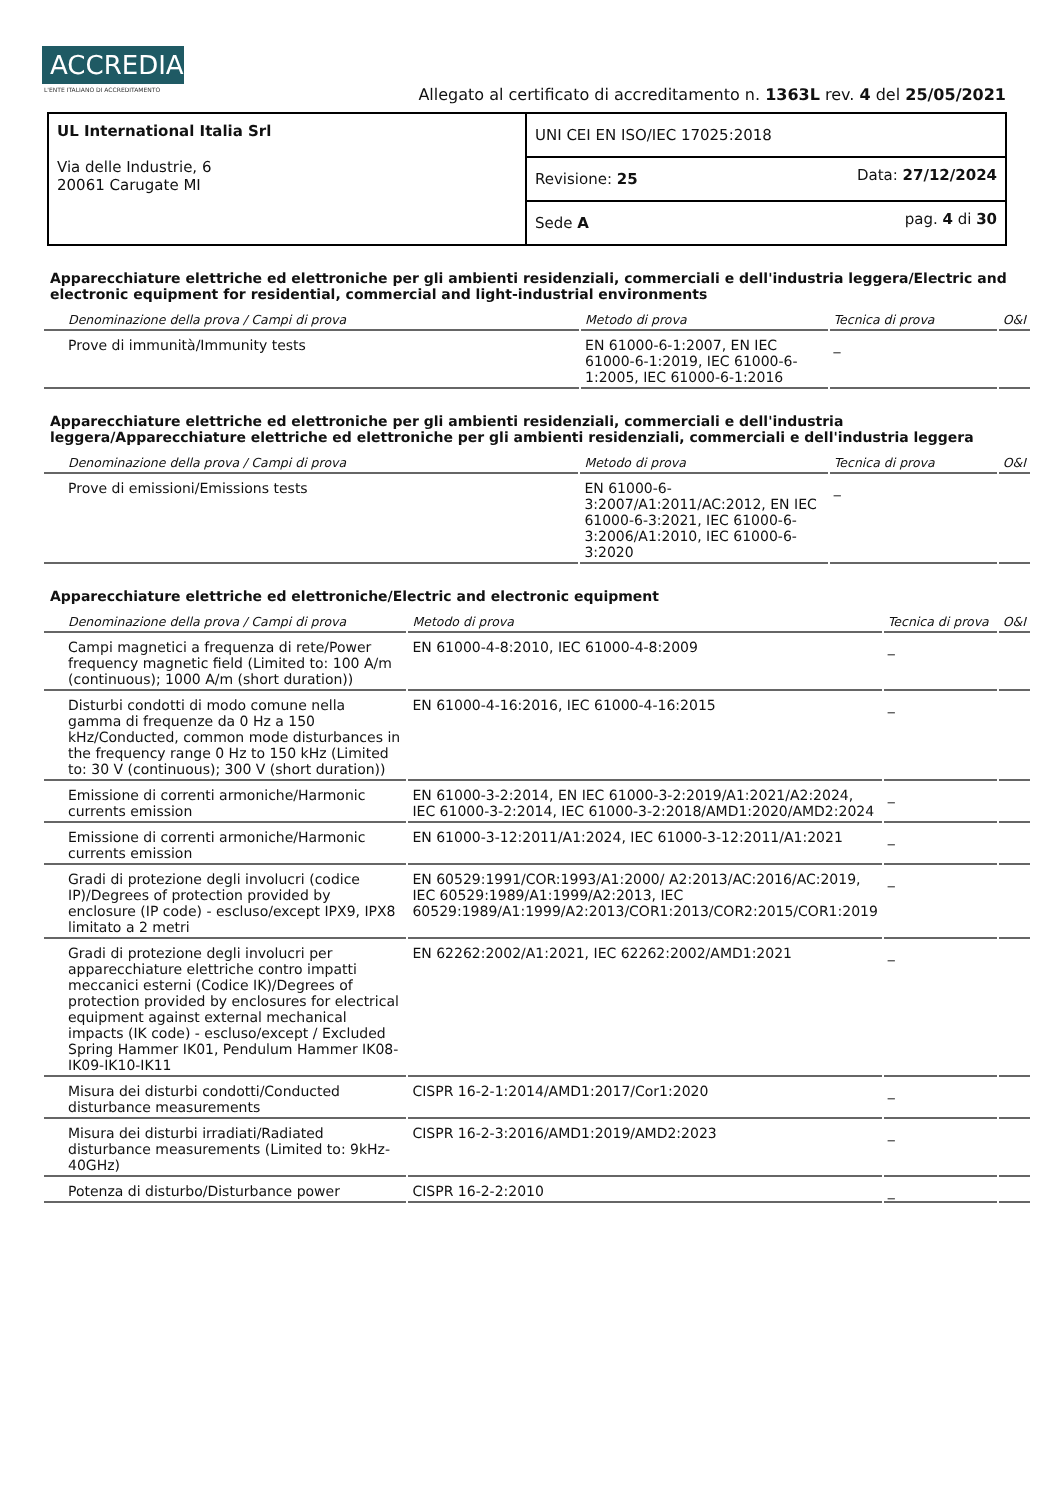ACCREDIA L'ENTE ITALIANO DI ACCREDITAMENTO
Allegato al certificato di accreditamento n. 1363L rev. 4 del 25/05/2021
| UL International Italia Srl Via delle Industrie, 6 20061 Carugate MI | UNI CEI EN ISO/IEC 17025:2018 | |
| | Revisione: 25 | Data: 27/12/2024 |
| | Sede A | pag. 4 di 30 |
Apparecchiature elettriche ed elettroniche per gli ambienti residenziali, commerciali e dell'industria leggera/Electric and electronic equipment for residential, commercial and light-industrial environments
| Denominazione della prova / Campi di prova | Metodo di prova | Tecnica di prova | O&I |
| --- | --- | --- | --- |
| Prove di immunità/Immunity tests | EN 61000-6-1:2007, EN IEC 61000-6-1:2019, IEC 61000-6-1:2005, IEC 61000-6-1:2016 | _ | |
Apparecchiature elettriche ed elettroniche per gli ambienti residenziali, commerciali e dell'industria leggera/Apparecchiature elettriche ed elettroniche per gli ambienti residenziali, commerciali e dell'industria leggera
| Denominazione della prova / Campi di prova | Metodo di prova | Tecnica di prova | O&I |
| --- | --- | --- | --- |
| Prove di emissioni/Emissions tests | EN 61000-6-3:2007/A1:2011/AC:2012, EN IEC 61000-6-3:2021, IEC 61000-6-3:2006/A1:2010, IEC 61000-6-3:2020 | _ | |
Apparecchiature elettriche ed elettroniche/Electric and electronic equipment
| Denominazione della prova / Campi di prova | Metodo di prova | Tecnica di prova | O&I |
| --- | --- | --- | --- |
| Campi magnetici a frequenza di rete/Power frequency magnetic field (Limited to: 100 A/m (continuous); 1000 A/m (short duration)) | EN 61000-4-8:2010, IEC 61000-4-8:2009 | _ | |
| Disturbi condotti di modo comune nella gamma di frequenze da 0 Hz a 150 kHz/Conducted, common mode disturbances in the frequency range 0 Hz to 150 kHz (Limited to: 30 V (continuous); 300 V (short duration)) | EN 61000-4-16:2016, IEC 61000-4-16:2015 | _ | |
| Emissione di correnti armoniche/Harmonic currents emission | EN 61000-3-2:2014, EN IEC 61000-3-2:2019/A1:2021/A2:2024, IEC 61000-3-2:2014, IEC 61000-3-2:2018/AMD1:2020/AMD2:2024 | _ | |
| Emissione di correnti armoniche/Harmonic currents emission | EN 61000-3-12:2011/A1:2024, IEC 61000-3-12:2011/A1:2021 | _ | |
| Gradi di protezione degli involucri (codice IP)/Degrees of protection provided by enclosure (IP code) - escluso/except IPX9, IPX8 limitato a 2 metri | EN 60529:1991/COR:1993/A1:2000/ A2:2013/AC:2016/AC:2019, IEC 60529:1989/A1:1999/A2:2013, IEC 60529:1989/A1:1999/A2:2013/COR1:2013/COR2:2015/COR1:2019 | _ | |
| Gradi di protezione degli involucri per apparecchiature elettriche contro impatti meccanici esterni (Codice IK)/Degrees of protection provided by enclosures for electrical equipment against external mechanical impacts (IK code) - escluso/except / Excluded Spring Hammer IK01, Pendulum Hammer IK08-IK09-IK10-IK11 | EN 62262:2002/A1:2021, IEC 62262:2002/AMD1:2021 | _ | |
| Misura dei disturbi condotti/Conducted disturbance measurements | CISPR 16-2-1:2014/AMD1:2017/Cor1:2020 | _ | |
| Misura dei disturbi irradiati/Radiated disturbance measurements (Limited to: 9kHz-40GHz) | CISPR 16-2-3:2016/AMD1:2019/AMD2:2023 | _ | |
| Potenza di disturbo/Disturbance power | CISPR 16-2-2:2010 | _ | |